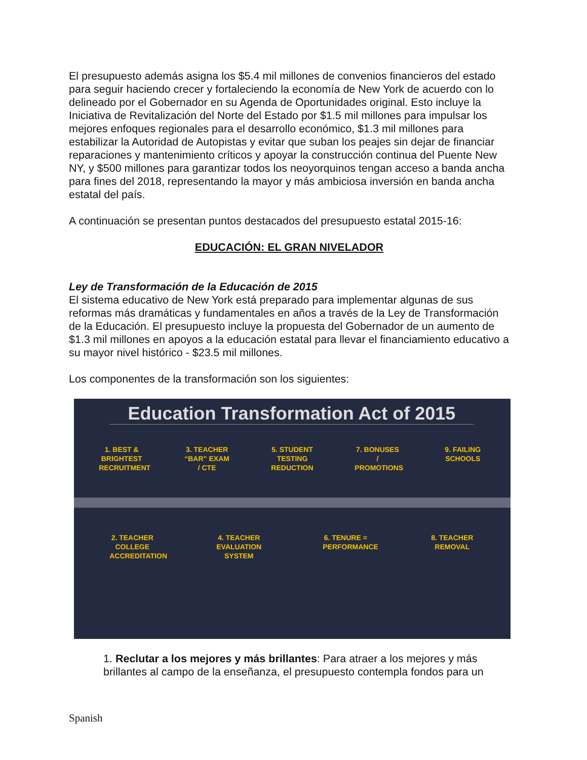El presupuesto además asigna los $5.4 mil millones de convenios financieros del estado para seguir haciendo crecer y fortaleciendo la economía de New York de acuerdo con lo delineado por el Gobernador en su Agenda de Oportunidades original. Esto incluye la Iniciativa de Revitalización del Norte del Estado por $1.5 mil millones para impulsar los mejores enfoques regionales para el desarrollo económico, $1.3 mil millones para estabilizar la Autoridad de Autopistas y evitar que suban los peajes sin dejar de financiar reparaciones y mantenimiento críticos y apoyar la construcción continua del Puente New NY, y $500 millones para garantizar todos los neoyorquinos tengan acceso a banda ancha para fines del 2018, representando la mayor y más ambiciosa inversión en banda ancha estatal del país.
A continuación se presentan puntos destacados del presupuesto estatal 2015-16:
EDUCACIÓN: EL GRAN NIVELADOR
Ley de Transformación de la Educación de 2015
El sistema educativo de New York está preparado para implementar algunas de sus reformas más dramáticas y fundamentales en años a través de la Ley de Transformación de la Educación. El presupuesto incluye la propuesta del Gobernador de un aumento de $1.3 mil millones en apoyos a la educación estatal para llevar el financiamiento educativo a su mayor nivel histórico - $23.5 mil millones.
Los componentes de la transformación son los siguientes:
Education Transformation Act of 2015
1. BEST & BRIGHTEST RECRUITMENT
3. TEACHER “BAR” EXAM / CTE
5. STUDENT TESTING REDUCTION
7. BONUSES / PROMOTIONS
9. FAILING SCHOOLS
2. TEACHER COLLEGE ACCREDITATION
4. TEACHER EVALUATION SYSTEM
6. TENURE = PERFORMANCE
8. TEACHER REMOVAL
1. Reclutar a los mejores y más brillantes: Para atraer a los mejores y más brillantes al campo de la enseñanza, el presupuesto contempla fondos para un
Spanish